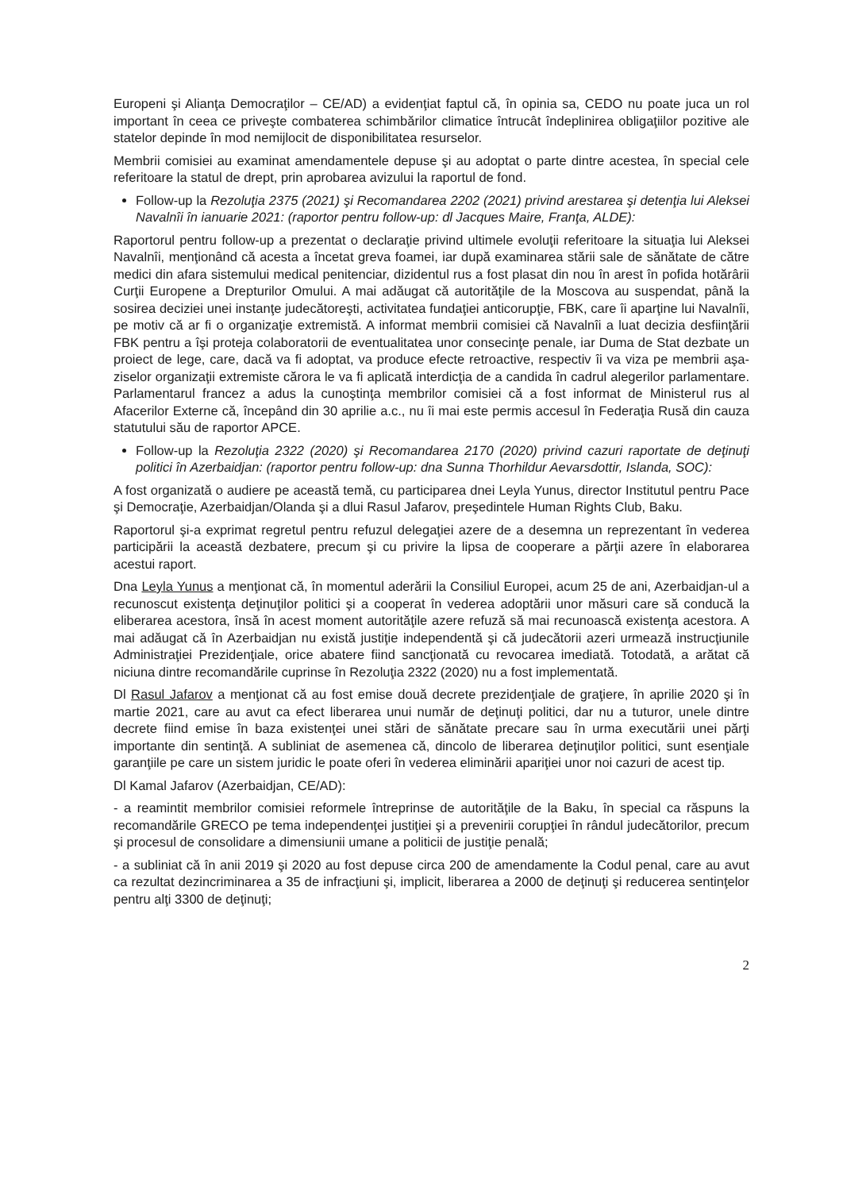Europeni şi Alianţa Democraţilor – CE/AD) a evidenţiat faptul că, în opinia sa, CEDO nu poate juca un rol important în ceea ce priveşte combaterea schimbărilor climatice întrucât îndeplinirea obligaţiilor pozitive ale statelor depinde în mod nemijlocit de disponibilitatea resurselor.
Membrii comisiei au examinat amendamentele depuse şi au adoptat o parte dintre acestea, în special cele referitoare la statul de drept, prin aprobarea avizului la raportul de fond.
Follow-up la Rezoluţia 2375 (2021) şi Recomandarea 2202 (2021) privind arestarea şi detenţia lui Aleksei Navalnîi în ianuarie 2021: (raportor pentru follow-up: dl Jacques Maire, Franţa, ALDE):
Raportorul pentru follow-up a prezentat o declaraţie privind ultimele evoluţii referitoare la situaţia lui Aleksei Navalnîi, menţionând că acesta a încetat greva foamei, iar după examinarea stării sale de sănătate de către medici din afara sistemului medical penitenciar, dizidentul rus a fost plasat din nou în arest în pofida hotărârii Curţii Europene a Drepturilor Omului. A mai adăugat că autorităţile de la Moscova au suspendat, până la sosirea deciziei unei instanţe judecătoreşti, activitatea fundaţiei anticorupţie, FBK, care îi aparţine lui Navalnîi, pe motiv că ar fi o organizaţie extremistă. A informat membrii comisiei că Navalnîi a luat decizia desfiinţării FBK pentru a îşi proteja colaboratorii de eventualitatea unor consecinţe penale, iar Duma de Stat dezbate un proiect de lege, care, dacă va fi adoptat, va produce efecte retroactive, respectiv îi va viza pe membrii aşa-ziselor organizaţii extremiste cărora le va fi aplicată interdicţia de a candida în cadrul alegerilor parlamentare. Parlamentarul francez a adus la cunoştinţa membrilor comisiei că a fost informat de Ministerul rus al Afacerilor Externe că, începând din 30 aprilie a.c., nu îi mai este permis accesul în Federaţia Rusă din cauza statutului său de raportor APCE.
Follow-up la Rezoluţia 2322 (2020) şi Recomandarea 2170 (2020) privind cazuri raportate de deţinuţi politici în Azerbaidjan: (raportor pentru follow-up: dna Sunna Thorhildur Aevarsdottir, Islanda, SOC):
A fost organizată o audiere pe această temă, cu participarea dnei Leyla Yunus, director Institutul pentru Pace şi Democraţie, Azerbaidjan/Olanda şi a dlui Rasul Jafarov, preşedintele Human Rights Club, Baku.
Raportorul şi-a exprimat regretul pentru refuzul delegaţiei azere de a desemna un reprezentant în vederea participării la această dezbatere, precum şi cu privire la lipsa de cooperare a părţii azere în elaborarea acestui raport.
Dna Leyla Yunus a menţionat că, în momentul aderării la Consiliul Europei, acum 25 de ani, Azerbaidjan-ul a recunoscut existenţa deţinuţilor politici şi a cooperat în vederea adoptării unor măsuri care să conducă la eliberarea acestora, însă în acest moment autorităţile azere refuză să mai recunoască existenţa acestora. A mai adăugat că în Azerbaidjan nu există justiţie independentă şi că judecătorii azeri urmează instrucţiunile Administraţiei Prezidenţiale, orice abatere fiind sancţionată cu revocarea imediată. Totodată, a arătat că niciuna dintre recomandările cuprinse în Rezoluţia 2322 (2020) nu a fost implementată.
Dl Rasul Jafarov a menţionat că au fost emise două decrete prezidenţiale de graţiere, în aprilie 2020 şi în martie 2021, care au avut ca efect liberarea unui număr de deţinuţi politici, dar nu a tuturor, unele dintre decrete fiind emise în baza existenţei unei stări de sănătate precare sau în urma executării unei părţi importante din sentinţă. A subliniat de asemenea că, dincolo de liberarea deţinuţilor politici, sunt esenţiale garanţiile pe care un sistem juridic le poate oferi în vederea eliminării apariţiei unor noi cazuri de acest tip.
Dl Kamal Jafarov (Azerbaidjan, CE/AD):
- a reamintit membrilor comisiei reformele întreprinse de autorităţile de la Baku, în special ca răspuns la recomandările GRECO pe tema independenţei justiţiei şi a prevenirii corupţiei în rândul judecătorilor, precum şi procesul de consolidare a dimensiunii umane a politicii de justiţie penală;
- a subliniat că în anii 2019 şi 2020 au fost depuse circa 200 de amendamente la Codul penal, care au avut ca rezultat dezincriminarea a 35 de infracţiuni şi, implicit, liberarea a 2000 de deţinuţi şi reducerea sentinţelor pentru alţi 3300 de deţinuţi;
2